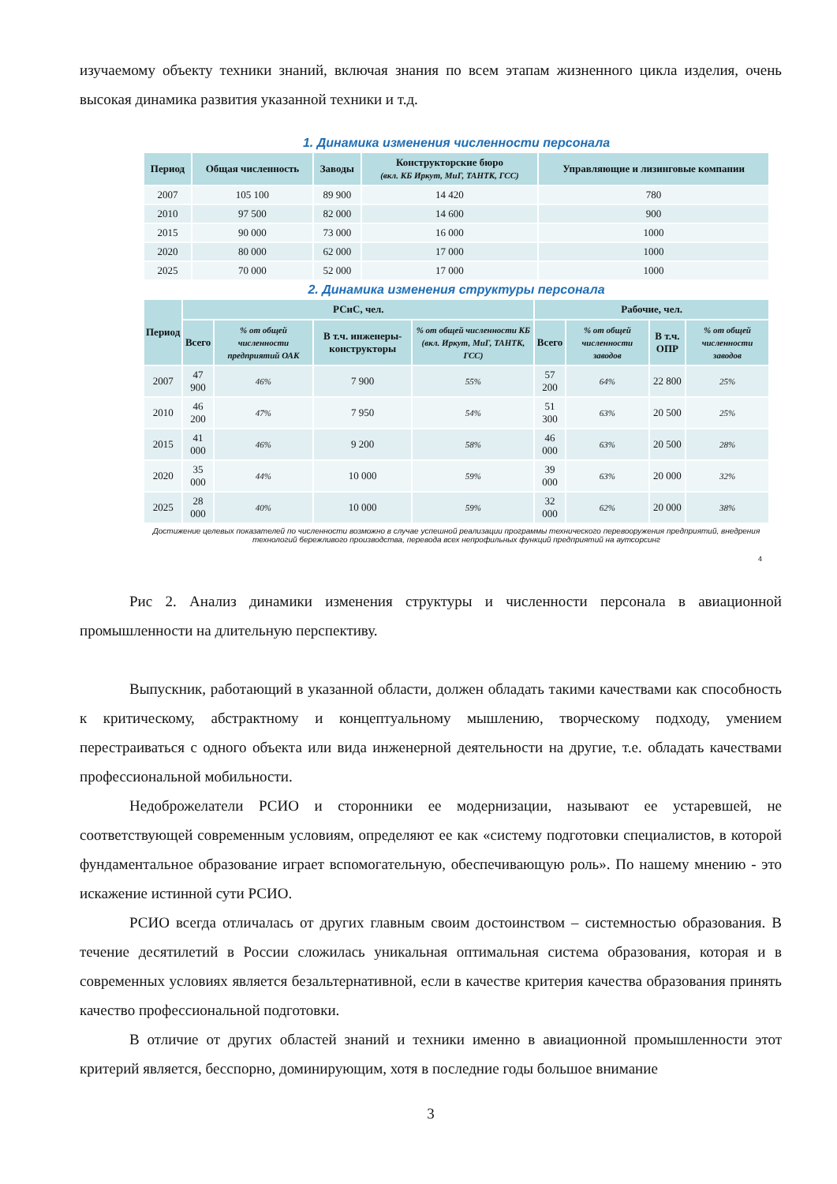изучаемому объекту техники знаний, включая знания по всем этапам жизненного цикла изделия, очень высокая динамика развития указанной техники и т.д.
1. Динамика изменения численности персонала
| Период | Общая численность | Заводы | Конструкторские бюро (вкл. КБ Иркут, МиГ, ТАНТК, ГСС) | Управляющие и лизинговые компании |
| --- | --- | --- | --- | --- |
| 2007 | 105 100 | 89 900 | 14 420 | 780 |
| 2010 | 97 500 | 82 000 | 14 600 | 900 |
| 2015 | 90 000 | 73 000 | 16 000 | 1000 |
| 2020 | 80 000 | 62 000 | 17 000 | 1000 |
| 2025 | 70 000 | 52 000 | 17 000 | 1000 |
2. Динамика изменения структуры персонала
| Период | РСиС, чел. | | | | Рабочие, чел. | | | |
| --- | --- | --- | --- | --- | --- | --- | --- | --- |
| | Всего | % от общей численности предприятий ОАК | В т.ч. инженеры-конструкторы | % от общей численности КБ (вкл. Иркут, МиГ, ТАНТК, ГСС) | Всего | % от общей численности заводов | В т.ч. ОПР | % от общей численности заводов |
| 2007 | 47 900 | 46% | 7 900 | 55% | 57 200 | 64% | 22 800 | 25% |
| 2010 | 46 200 | 47% | 7 950 | 54% | 51 300 | 63% | 20 500 | 25% |
| 2015 | 41 000 | 46% | 9 200 | 58% | 46 000 | 63% | 20 500 | 28% |
| 2020 | 35 000 | 44% | 10 000 | 59% | 39 000 | 63% | 20 000 | 32% |
| 2025 | 28 000 | 40% | 10 000 | 59% | 32 000 | 62% | 20 000 | 38% |
Достижение целевых показателей по численности возможно в случае успешной реализации программы технического перевооружения предприятий, внедрения технологий бережливого производства, перевода всех непрофильных функций предприятий на аутсорсинг
4
Рис 2. Анализ динамики изменения структуры и численности персонала в авиационной промышленности на длительную перспективу.
Выпускник, работающий в указанной области, должен обладать такими качествами как способность к критическому, абстрактному и концептуальному мышлению, творческому подходу, умением перестраиваться с одного объекта или вида инженерной деятельности на другие, т.е. обладать качествами профессиональной мобильности.
Недоброжелатели РСИО и сторонники ее модернизации, называют ее устаревшей, не соответствующей современным условиям, определяют ее как «систему подготовки специалистов, в которой фундаментальное образование играет вспомогательную, обеспечивающую роль». По нашему мнению - это искажение истинной сути РСИО.
РСИО всегда отличалась от других главным своим достоинством – системностью образования. В течение десятилетий в России сложилась уникальная оптимальная система образования, которая и в современных условиях является безальтернативной, если в качестве критерия качества образования принять качество профессиональной подготовки.
В отличие от других областей знаний и техники именно в авиационной промышленности этот критерий является, бесспорно, доминирующим, хотя в последние годы большое внимание
3